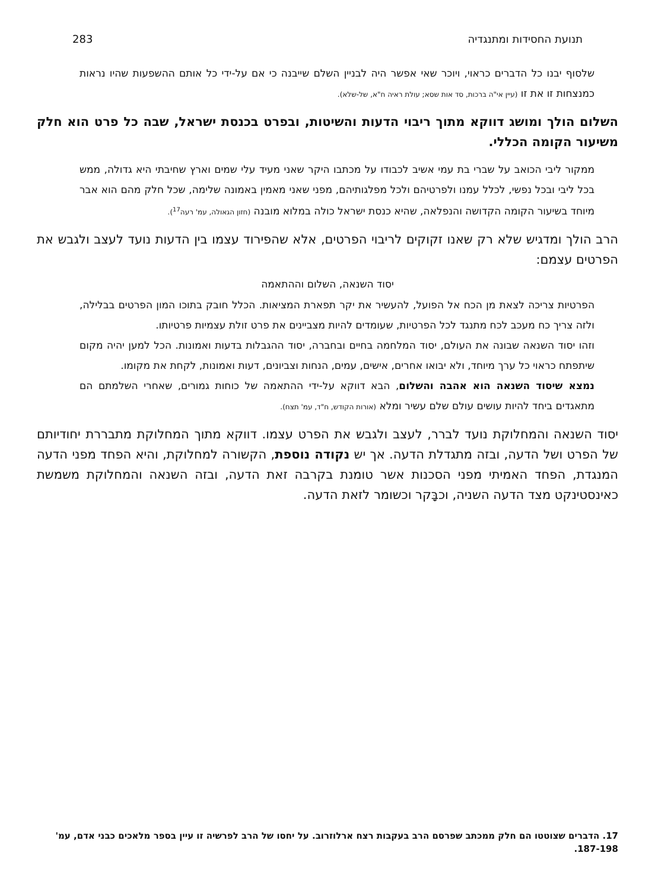תנועת החסידות ומתנגדיה 283
שלסוף יבנו כל הדברים כראוי, ויוכר שאי אפשר היה לבניין השלם שייבנה כי אם על-ידי כל אותם ההשפעות שהיו נראות כמנצחות זו את זו (עיין אי"ה ברכות, סד אות שסא; עולת ראיה ח"א, של-שלא).
השלום הולך ומושג דווקא מתוך ריבוי הדעות והשיטות, ובפרט בכנסת ישראל, שבה כל פרט הוא חלק משיעור הקומה הכללי.
ממקור ליבי הכואב על שברי בת עמי אשיב לכבודו על מכתבו היקר שאני מעיד עלי שמים וארץ שחיבתי היא גדולה, ממש בכל ליבי ובכל נפשי, לכלל עמנו ולפרטיהם ולכל מפלגותיהם, מפני שאני מאמין באמונה שלימה, שכל חלק מהם הוא אבר מיוחד בשיעור הקומה הקדושה והנפלאה, שהיא כנסת ישראל כולה במלוא מובנה (חזון הגאולה, עמ' רעה<sup>17</sup>).
הרב הולך ומדגיש שלא רק שאנו זקוקים לריבוי הפרטים, אלא שהפירוד עצמו בין הדעות נועד לעצב ולגבש את הפרטים עצמם:
יסוד השנאה, השלום וההתאמה
הפרטיות צריכה לצאת מן הכח אל הפועל, להעשיר את יקר תפארת המציאות. הכלל חובק בתוכו המון הפרטים בבלילה, ולזה צריך כח מעכב לכח מתנגד לכל הפרטיות, שעומדים להיות מצביינים את פרט זולת עצמיות פרטיותו.
וזהו יסוד השנאה שבונה את העולם, יסוד המלחמה בחיים ובחברה, יסוד ההגבלות בדעות ואמונות. הכל למען יהיה מקום שיתפתח כראוי כל ערך מיוחד, ולא יבואו אחרים, אישים, עמים, הנחות וצביונים, דעות ואמונות, לקחת את מקומו.
נמצא שיסוד השנאה הוא אהבה והשלום, הבא דווקא על-ידי ההתאמה של כוחות גמורים, שאחרי השלמתם הם מתאגדים ביחד להיות עושים עולם שלם עשיר ומלא (אורות הקודש, ח"ד, עמ' תצח).
יסוד השנאה והמחלוקת נועד לברר, לעצב ולגבש את הפרט עצמו. דווקא מתוך המחלוקת מתבררת יחודיותם של הפרט ושל הדעה, ובזה מתגדלת הדעה. אך יש נקודה נוספת, הקשורה למחלוקת, והיא הפחד מפני הדעה המנגדת, הפחד האמיתי מפני הסכנות אשר טומנת בקרבה זאת הדעה, ובזה השנאה והמחלוקת משמשת כאינסטינקט מצד הדעה השניה, וכבָּקר וכשומר לזאת הדעה.
17. הדברים שצוטטו הם חלק ממכתב שפרסם הרב בעקבות רצח ארלוזרוב. על יחסו של הרב לפרשיה זו עיין בספר מלאכים כבני אדם, עמ' 187-198.